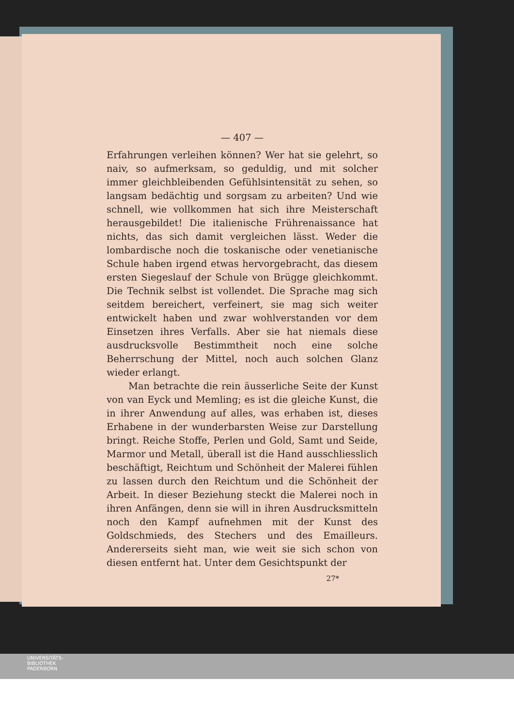— 407 —
Erfahrungen verleihen können? Wer hat sie gelehrt, so naiv, so aufmerksam, so geduldig, und mit solcher immer gleichbleibenden Gefühlsintensität zu sehen, so langsam bedächtig und sorgsam zu arbeiten? Und wie schnell, wie vollkommen hat sich ihre Meisterschaft herausgebildet! Die italienische Frührenaissance hat nichts, das sich damit vergleichen lässt. Weder die lombardische noch die toskanische oder venetianische Schule haben irgend etwas hervorgebracht, das diesem ersten Siegeslauf der Schule von Brügge gleichkommt. Die Technik selbst ist vollendet. Die Sprache mag sich seitdem bereichert, verfeinert, sie mag sich weiter entwickelt haben und zwar wohlverstanden vor dem Einsetzen ihres Verfalls. Aber sie hat niemals diese ausdrucksvolle Bestimmtheit noch eine solche Beherrschung der Mittel, noch auch solchen Glanz wieder erlangt.
Man betrachte die rein äusserliche Seite der Kunst von van Eyck und Memling; es ist die gleiche Kunst, die in ihrer Anwendung auf alles, was erhaben ist, dieses Erhabene in der wunderbarsten Weise zur Darstellung bringt. Reiche Stoffe, Perlen und Gold, Samt und Seide, Marmor und Metall, überall ist die Hand ausschliesslich beschäftigt, Reichtum und Schönheit der Malerei fühlen zu lassen durch den Reichtum und die Schönheit der Arbeit. In dieser Beziehung steckt die Malerei noch in ihren Anfängen, denn sie will in ihren Ausdrucksmitteln noch den Kampf aufnehmen mit der Kunst des Goldschmieds, des Stechers und des Emailleurs. Andererseits sieht man, wie weit sie sich schon von diesen entfernt hat. Unter dem Gesichtspunkt der
27*
UNIVERSITÄTS-
BIBLIOTHEK
PADERBORN